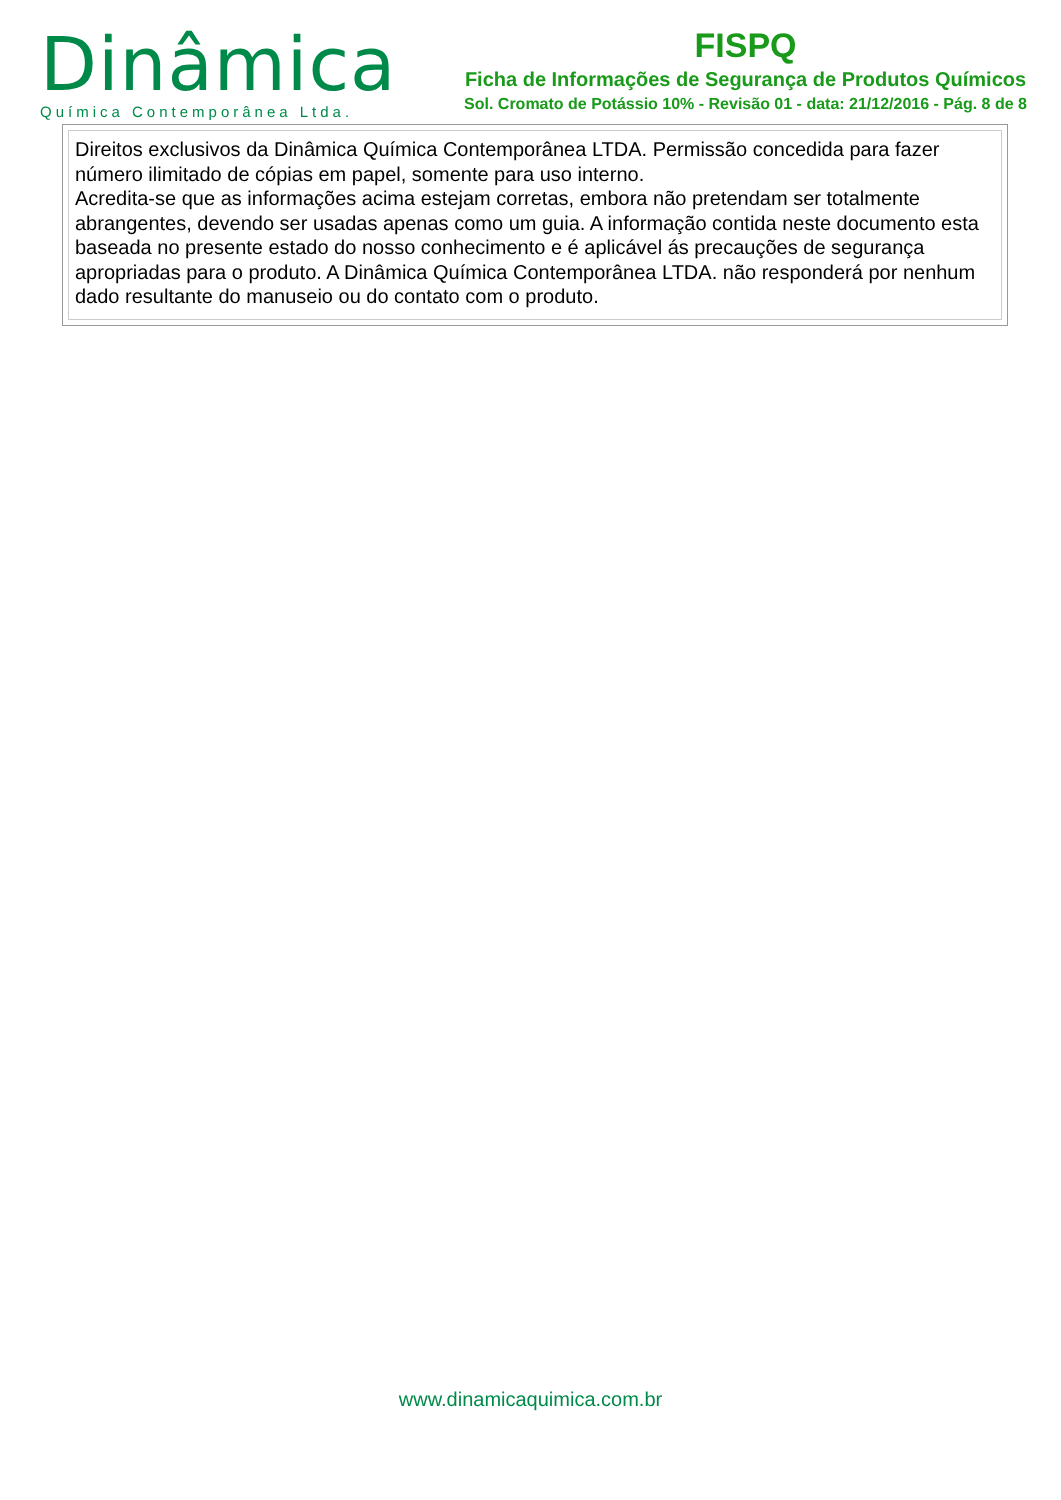Dinâmica
Química Contemporânea Ltda.
FISPQ
Ficha de Informações de Segurança de Produtos Químicos
Sol. Cromato de Potássio 10% - Revisão 01 - data: 21/12/2016 - Pág. 8 de 8
Direitos exclusivos da Dinâmica Química Contemporânea LTDA. Permissão concedida para fazer número ilimitado de cópias em papel, somente para uso interno.
Acredita-se que as informações acima estejam corretas, embora não pretendam ser totalmente abrangentes, devendo ser usadas apenas como um guia. A informação contida neste documento esta baseada no presente estado do nosso conhecimento e é aplicável ás precauções de segurança apropriadas para o produto. A Dinâmica Química Contemporânea LTDA. não responderá por nenhum dado resultante do manuseio ou do contato com o produto.
www.dinamicaquimica.com.br